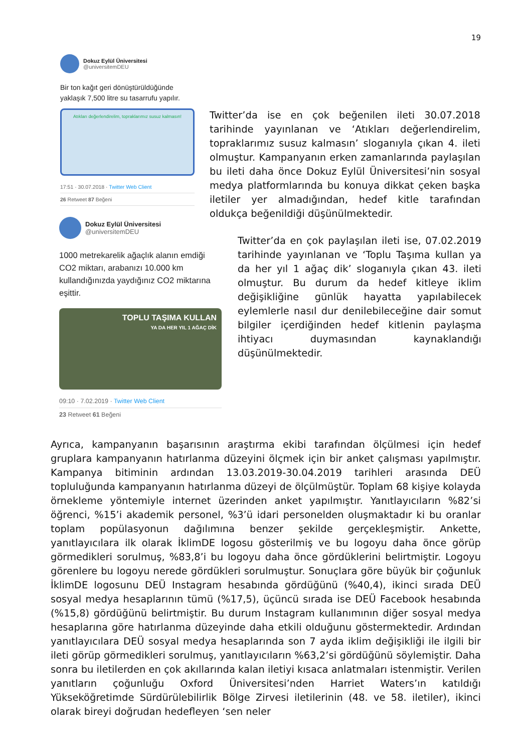19
Dokuz Eylül Üniversitesi @universitemDEU
Bir ton kağıt geri dönüştürüldüğünde yaklaşık 7,500 litre su tasarrufu yapılır.
Atıkları değerlendirelim, topraklarımız susuz kalmasın!
17:51 · 30.07.2018 · Twitter Web Client
26 Retweet 87 Beğeni
Twitter’da ise en çok beğenilen ileti 30.07.2018 tarihinde yayınlanan ve ‘Atıkları değerlendirelim, topraklarımız susuz kalmasın’ sloganıyla çıkan 4. ileti olmuştur. Kampanyanın erken zamanlarında paylaşılan bu ileti daha önce Dokuz Eylül Üniversitesi’nin sosyal medya platformlarında bu konuya dikkat çeken başka iletiler yer almadığından, hedef kitle tarafından oldukça beğenildiği düşünülmektedir.
Dokuz Eylül Üniversitesi @universitemDEU
1000 metrekarelik ağaçlık alanın emdiği CO2 miktarı, arabanızı 10.000 km kullandığınızda yaydığınız CO2 miktarına eşittir.
TOPLU TAŞIMA KULLAN
YA DA HER YIL 1 AĞAÇ DİK
09:10 · 7.02.2019 · Twitter Web Client
23 Retweet 61 Beğeni
Twitter’da en çok paylaşılan ileti ise, 07.02.2019 tarihinde yayınlanan ve ‘Toplu Taşıma kullan ya da her yıl 1 ağaç dik’ sloganıyla çıkan 43. ileti olmuştur. Bu durum da hedef kitleye iklim değişikliğine günlük hayatta yapılabilecek eylemlerle nasıl dur denilebileceğine dair somut bilgiler içerdiğinden hedef kitlenin paylaşma ihtiyacı duymasından kaynaklandığı düşünülmektedir.
Ayrıca, kampanyanın başarısının araştırma ekibi tarafından ölçülmesi için hedef gruplara kampanyanın hatırlanma düzeyini ölçmek için bir anket çalışması yapılmıştır. Kampanya bitiminin ardından 13.03.2019-30.04.2019 tarihleri arasında DEÜ topluluğunda kampanyanın hatırlanma düzeyi de ölçülmüştür. Toplam 68 kişiye kolayda örnekleme yöntemiyle internet üzerinden anket yapılmıştır. Yanıtlayıcıların %82’si öğrenci, %15’i akademik personel, %3’ü idari personelden oluşmaktadır ki bu oranlar toplam popülasyonun dağılımına benzer şekilde gerçekleşmiştir. Ankette, yanıtlayıcılara ilk olarak İklimDE logosu gösterilmiş ve bu logoyu daha önce görüp görmedikleri sorulmuş, %83,8’i bu logoyu daha önce gördüklerini belirtmiştir. Logoyu görenlere bu logoyu nerede gördükleri sorulmuştur. Sonuçlara göre büyük bir çoğunluk İklimDE logosunu DEÜ Instagram hesabında gördüğünü (%40,4), ikinci sırada DEÜ sosyal medya hesaplarının tümü (%17,5), üçüncü sırada ise DEÜ Facebook hesabında (%15,8) gördüğünü belirtmiştir. Bu durum Instagram kullanımının diğer sosyal medya hesaplarına göre hatırlanma düzeyinde daha etkili olduğunu göstermektedir. Ardından yanıtlayıcılara DEÜ sosyal medya hesaplarında son 7 ayda iklim değişikliği ile ilgili bir ileti görüp görmedikleri sorulmuş, yanıtlayıcıların %63,2’si gördüğünü söylemiştir. Daha sonra bu iletilerden en çok akıllarında kalan iletiyi kısaca anlatmaları istenmiştir. Verilen yanıtların çoğunluğu Oxford Üniversitesi’nden Harriet Waters’ın katıldığı Yükseköğretimde Sürdürülebilirlik Bölge Zirvesi iletilerinin (48. ve 58. iletiler), ikinci olarak bireyi doğrudan hedefleyen ‘sen neler